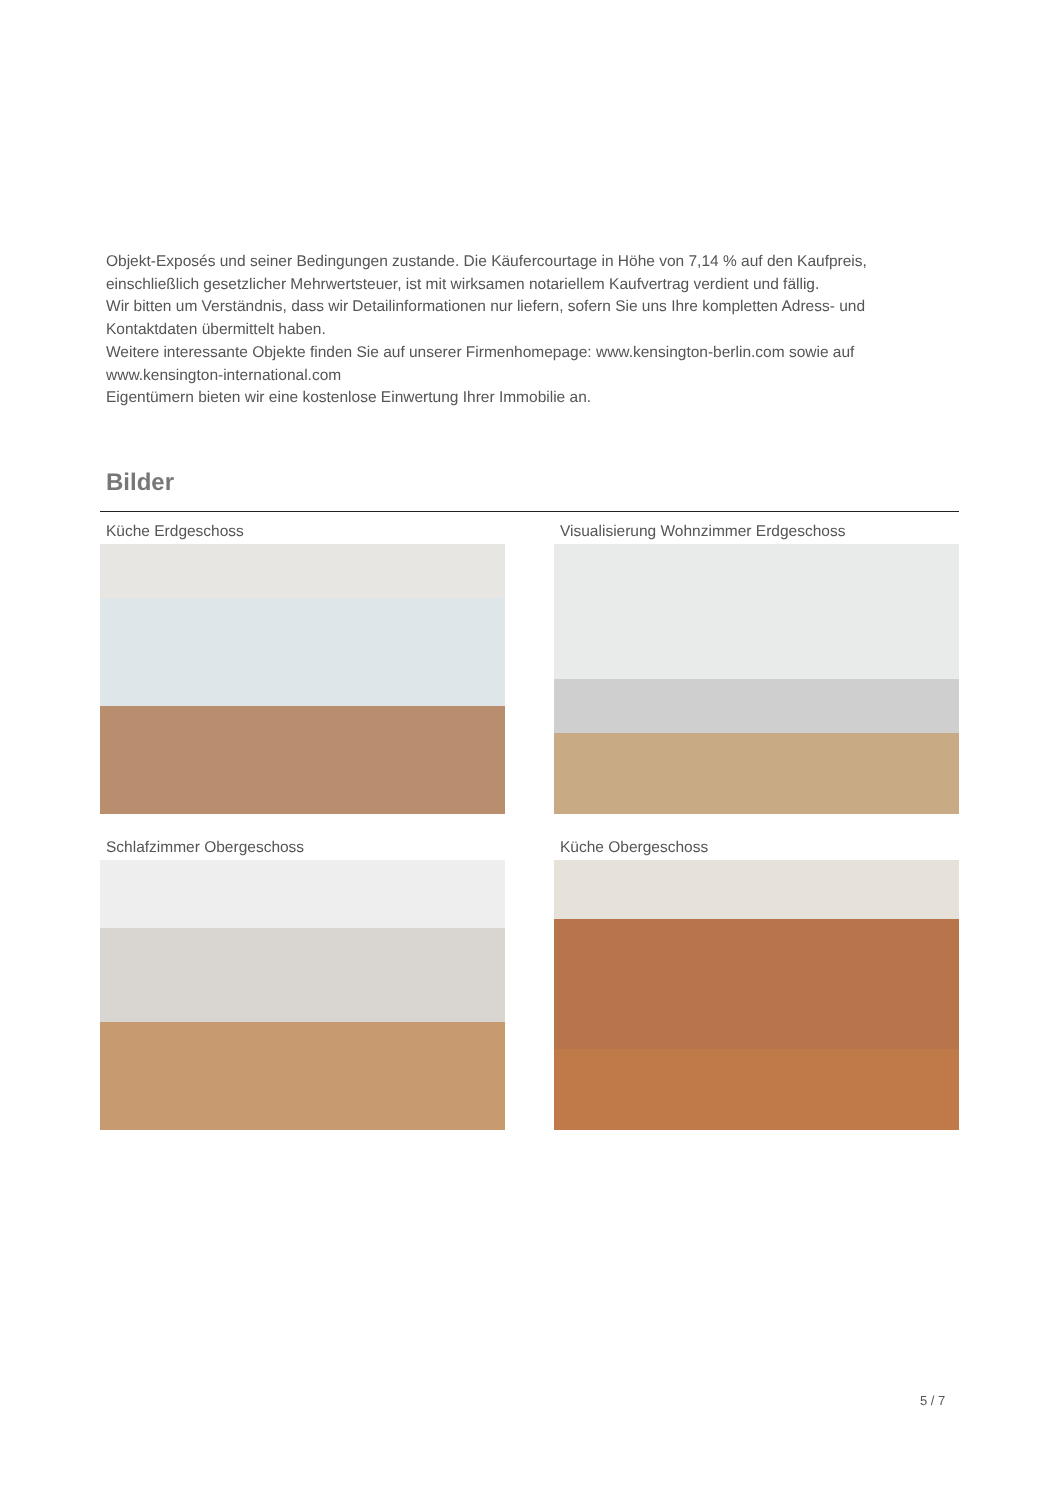Objekt-Exposés und seiner Bedingungen zustande. Die Käufercourtage in Höhe von 7,14 % auf den Kaufpreis, einschließlich gesetzlicher Mehrwertsteuer, ist mit wirksamen notariellem Kaufvertrag verdient und fällig.
Wir bitten um Verständnis, dass wir Detailinformationen nur liefern, sofern Sie uns Ihre kompletten Adress- und Kontaktdaten übermittelt haben.
Weitere interessante Objekte finden Sie auf unserer Firmenhomepage: www.kensington-berlin.com sowie auf www.kensington-international.com
Eigentümern bieten wir eine kostenlose Einwertung Ihrer Immobilie an.
Bilder
Küche Erdgeschoss
Visualisierung Wohnzimmer Erdgeschoss
Schlafzimmer Obergeschoss
Küche Obergeschoss
5 / 7